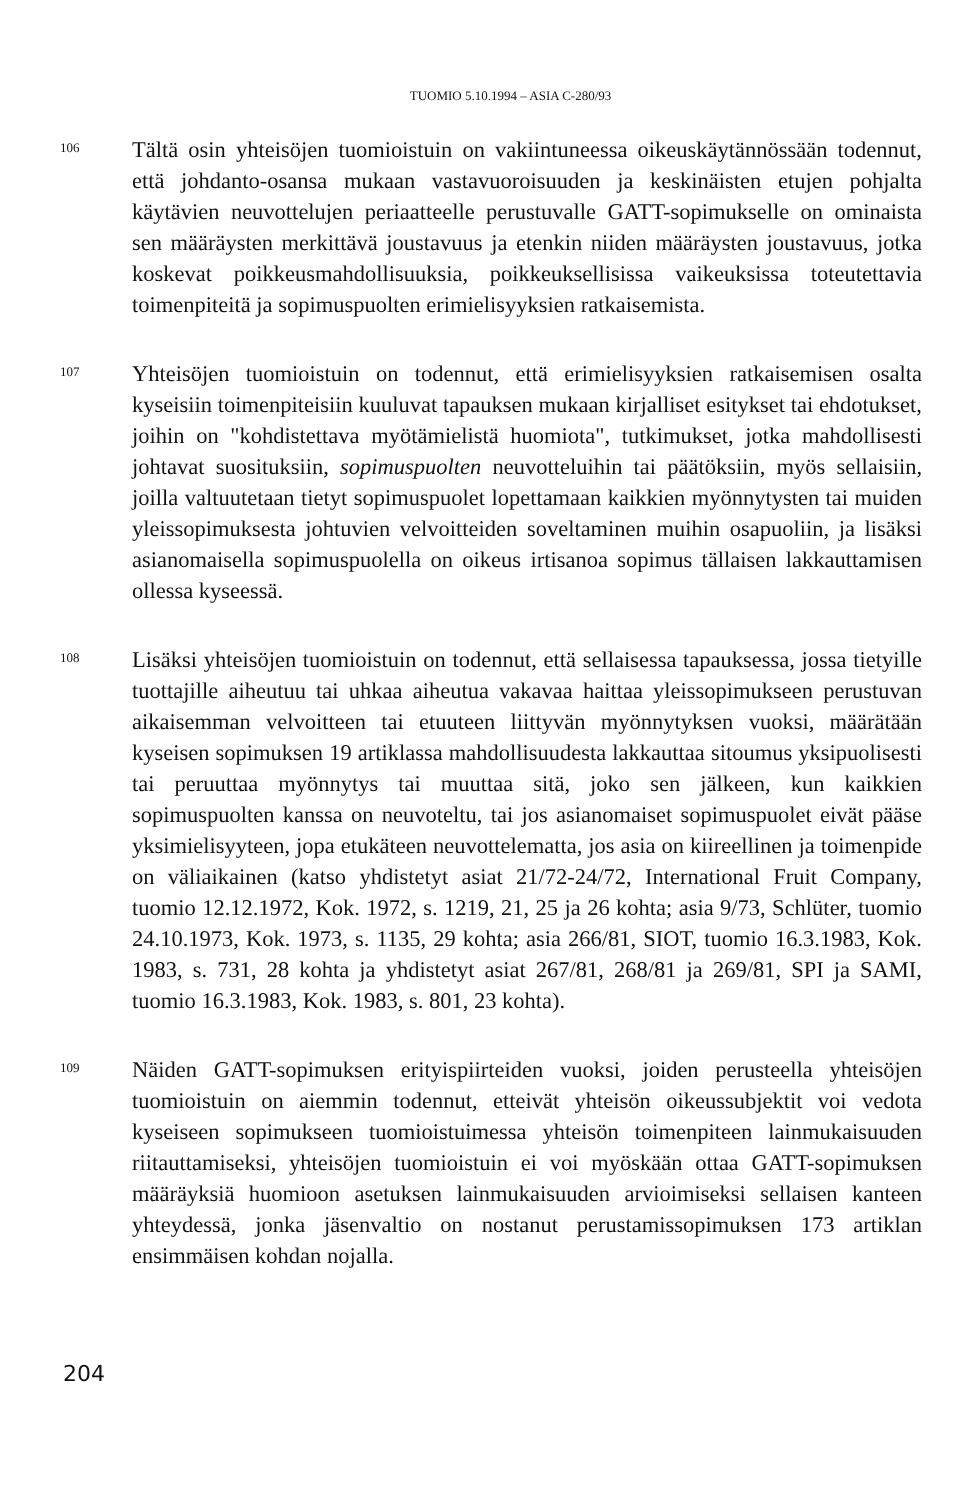TUOMIO 5.10.1994 – ASIA C-280/93
106
Tältä osin yhteisöjen tuomioistuin on vakiintuneessa oikeuskäytännössään todennut, että johdanto-osansa mukaan vastavuoroisuuden ja keskinäisten etujen pohjalta käytävien neuvottelujen periaatteelle perustuvalle GATT-sopimukselle on ominaista sen määräysten merkittävä joustavuus ja etenkin niiden määräysten joustavuus, jotka koskevat poikkeusmahdollisuuksia, poikkeuksellisissa vaikeuksissa toteutettavia toimenpiteitä ja sopimuspuolten erimielisyyksien ratkaisemista.
107
Yhteisöjen tuomioistuin on todennut, että erimielisyyksien ratkaisemisen osalta kyseisiin toimenpiteisiin kuuluvat tapauksen mukaan kirjalliset esitykset tai ehdotukset, joihin on "kohdistettava myötämielistä huomiota", tutkimukset, jotka mahdollisesti johtavat suosituksiin, sopimuspuolten neuvotteluihin tai päätöksiin, myös sellaisiin, joilla valtuutetaan tietyt sopimuspuolet lopettamaan kaikkien myönnytysten tai muiden yleissopimuksesta johtuvien velvoitteiden soveltaminen muihin osapuoliin, ja lisäksi asianomaisella sopimuspuolella on oikeus irtisanoa sopimus tällaisen lakkauttamisen ollessa kyseessä.
108
Lisäksi yhteisöjen tuomioistuin on todennut, että sellaisessa tapauksessa, jossa tietyille tuottajille aiheutuu tai uhkaa aiheutua vakavaa haittaa yleissopimukseen perustuvan aikaisemman velvoitteen tai etuuteen liittyvän myönnytyksen vuoksi, määrätään kyseisen sopimuksen 19 artiklassa mahdollisuudesta lakkauttaa sitoumus yksipuolisesti tai peruuttaa myönnytys tai muuttaa sitä, joko sen jälkeen, kun kaikkien sopimuspuolten kanssa on neuvoteltu, tai jos asianomaiset sopimuspuolet eivät pääse yksimielisyyteen, jopa etukäteen neuvottelematta, jos asia on kiireellinen ja toimenpide on väliaikainen (katso yhdistetyt asiat 21/72-24/72, International Fruit Company, tuomio 12.12.1972, Kok. 1972, s. 1219, 21, 25 ja 26 kohta; asia 9/73, Schlüter, tuomio 24.10.1973, Kok. 1973, s. 1135, 29 kohta; asia 266/81, SIOT, tuomio 16.3.1983, Kok. 1983, s. 731, 28 kohta ja yhdistetyt asiat 267/81, 268/81 ja 269/81, SPI ja SAMI, tuomio 16.3.1983, Kok. 1983, s. 801, 23 kohta).
109
Näiden GATT-sopimuksen erityispiirteiden vuoksi, joiden perusteella yhteisöjen tuomioistuin on aiemmin todennut, etteivät yhteisön oikeussubjektit voi vedota kyseiseen sopimukseen tuomioistuimessa yhteisön toimenpiteen lainmukaisuuden riitauttamiseksi, yhteisöjen tuomioistuin ei voi myöskään ottaa GATT-sopimuksen määräyksiä huomioon asetuksen lainmukaisuuden arvioimiseksi sellaisen kanteen yhteydessä, jonka jäsenvaltio on nostanut perustamissopimuksen 173 artiklan ensimmäisen kohdan nojalla.
204